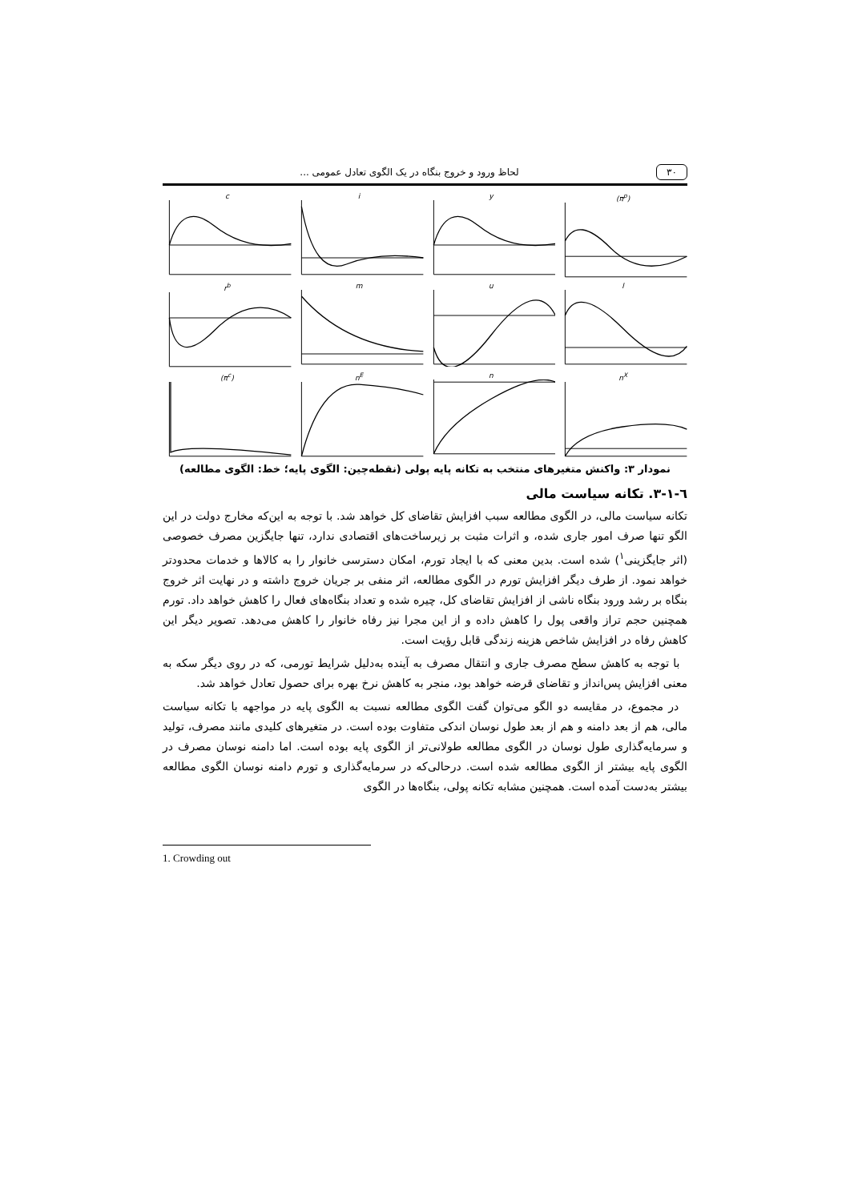۳۰ لحاظ ورود و خروج بنگاه در یک الگوی تعادل عمومی ...
c
i
y
(π<sup>p</sup>)
r<sup>b</sup>
m
u
l
(π<sup>c</sup>)
n<sup>E</sup>
n
n<sup>X</sup>
نمودار ۳: واکنش متغیرهای منتخب به تکانه پایه پولی (نقطه‌چین: الگوی پایه؛ خط: الگوی مطالعه)
٦-١-٣. تکانه سیاست مالی
تکانه سیاست مالی، در الگوی مطالعه سبب افزایش تقاضای کل خواهد شد. با توجه به این‌که مخارج دولت در این الگو تنها صرف امور جاری شده، و اثرات مثبت بر زیرساخت‌های اقتصادی ندارد، تنها جایگزین مصرف خصوصی (اثر جایگزینی<sup>۱</sup>) شده است. بدین معنی که با ایجاد تورم، امکان دسترسی خانوار را به کالاها و خدمات محدودتر خواهد نمود. از طرف دیگر افزایش تورم در الگوی مطالعه، اثر منفی بر جریان خروج داشته و در نهایت اثر خروج بنگاه بر رشد ورود بنگاه ناشی از افزایش تقاضای کل، چیره شده و تعداد بنگاه‌های فعال را کاهش خواهد داد. تورم همچنین حجم تراز واقعی پول را کاهش داده و از این مجرا نیز رفاه خانوار را کاهش می‌دهد. تصویر دیگر این کاهش رفاه در افزایش شاخص هزینه زندگی قابل رؤیت است.
با توجه به کاهش سطح مصرف جاری و انتقال مصرف به آینده به‌دلیل شرایط تورمی، که در روی دیگر سکه به معنی افزایش پس‌انداز و تقاضای قرضه خواهد بود، منجر به کاهش نرخ بهره برای حصول تعادل خواهد شد.
در مجموع، در مقایسه دو الگو می‌توان گفت الگوی مطالعه نسبت به الگوی پایه در مواجهه با تکانه سیاست مالی، هم از بعد دامنه و هم از بعد طول نوسان اندکی متفاوت بوده است. در متغیرهای کلیدی مانند مصرف، تولید و سرمایه‌گذاری طول نوسان در الگوی مطالعه طولانی‌تر از الگوی پایه بوده است. اما دامنه نوسان مصرف در الگوی پایه بیشتر از الگوی مطالعه شده است. درحالی‌که در سرمایه‌گذاری و تورم دامنه نوسان الگوی مطالعه بیشتر به‌دست آمده است. همچنین مشابه تکانه پولی، بنگاه‌ها در الگوی
1. Crowding out